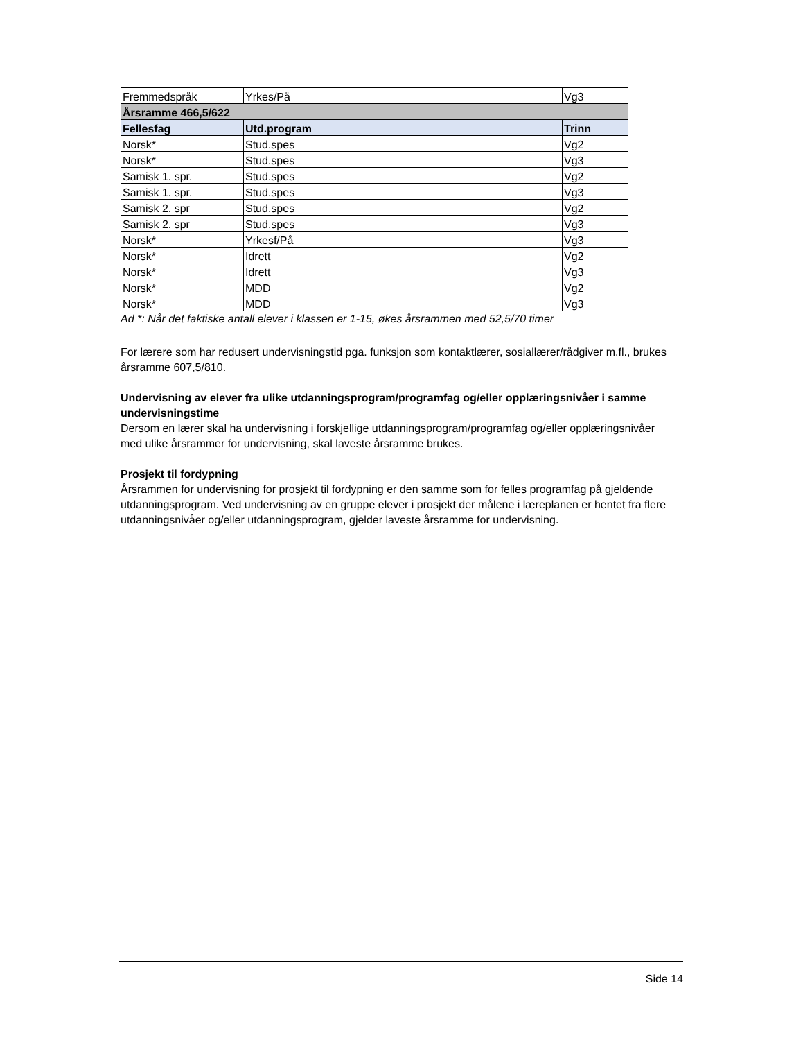| Fremmedspråk | Yrkes/På | Vg3 |
| Årsramme 466,5/622 | | |
| Fellesfag | Utd.program | Trinn |
| Norsk* | Stud.spes | Vg2 |
| Norsk* | Stud.spes | Vg3 |
| Samisk 1. spr. | Stud.spes | Vg2 |
| Samisk 1. spr. | Stud.spes | Vg3 |
| Samisk 2. spr | Stud.spes | Vg2 |
| Samisk 2. spr | Stud.spes | Vg3 |
| Norsk* | Yrkesf/På | Vg3 |
| Norsk* | Idrett | Vg2 |
| Norsk* | Idrett | Vg3 |
| Norsk* | MDD | Vg2 |
| Norsk* | MDD | Vg3 |
Ad *: Når det faktiske antall elever i klassen er 1-15, økes årsrammen med 52,5/70 timer
For lærere som har redusert undervisningstid pga. funksjon som kontaktlærer, sosiallærer/rådgiver m.fl., brukes årsramme 607,5/810.
Undervisning av elever fra ulike utdanningsprogram/programfag og/eller opplæringsnivåer i samme undervisningstime
Dersom en lærer skal ha undervisning i forskjellige utdanningsprogram/programfag og/eller opplæringsnivåer med ulike årsrammer for undervisning, skal laveste årsramme brukes.
Prosjekt til fordypning
Årsrammen for undervisning for prosjekt til fordypning er den samme som for felles programfag på gjeldende utdanningsprogram. Ved undervisning av en gruppe elever i prosjekt der målene i læreplanen er hentet fra flere utdanningsnivåer og/eller utdanningsprogram, gjelder laveste årsramme for undervisning.
Side 14